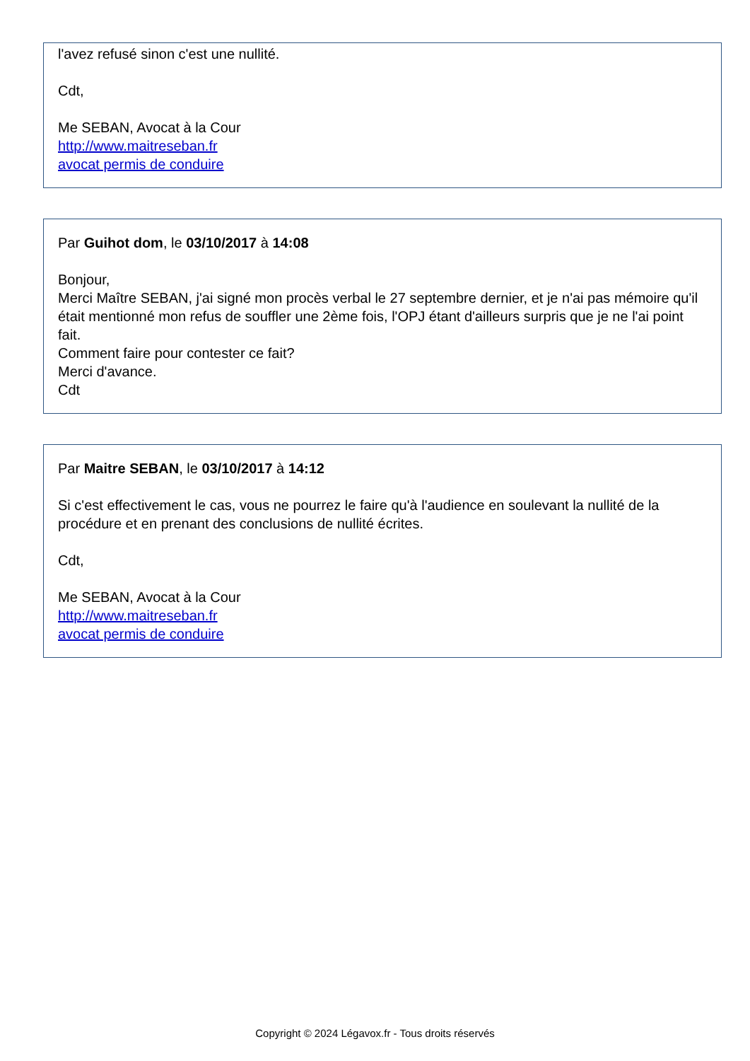l'avez refusé sinon c'est une nullité.
Cdt,
Me SEBAN, Avocat à la Cour
http://www.maitreseban.fr
avocat permis de conduire
Par Guihot dom, le 03/10/2017 à 14:08
Bonjour,
Merci Maître SEBAN, j'ai signé mon procès verbal le 27 septembre dernier, et je n'ai pas mémoire qu'il était mentionné mon refus de souffler une 2ème fois, l'OPJ étant d'ailleurs surpris que je ne l'ai point fait.
Comment faire pour contester ce fait?
Merci d'avance.
Cdt
Par Maitre SEBAN, le 03/10/2017 à 14:12
Si c'est effectivement le cas, vous ne pourrez le faire qu'à l'audience en soulevant la nullité de la procédure et en prenant des conclusions de nullité écrites.
Cdt,
Me SEBAN, Avocat à la Cour
http://www.maitreseban.fr
avocat permis de conduire
Copyright © 2024 Légavox.fr - Tous droits réservés